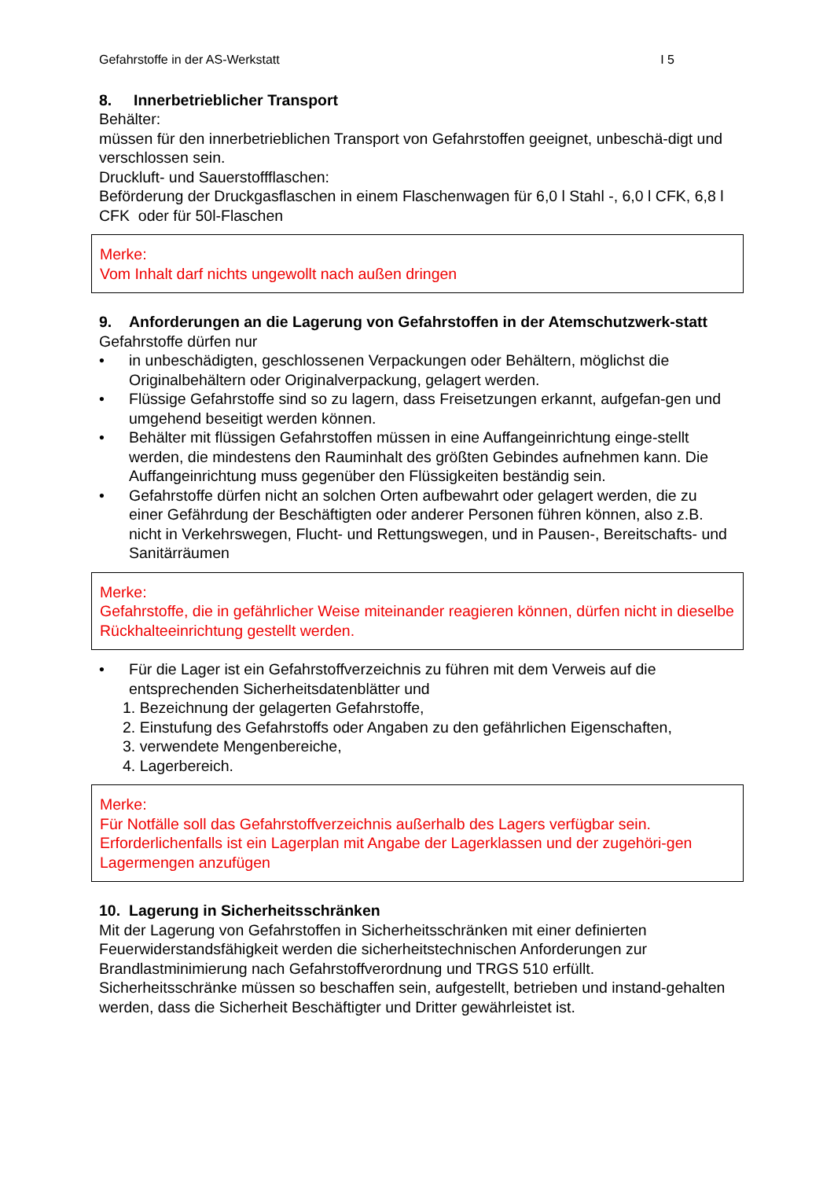Gefahrstoffe in der AS-Werkstatt I 5
8. Innerbetrieblicher Transport
Behälter:
müssen für den innerbetrieblichen Transport von Gefahrstoffen geeignet, unbeschä-digt und verschlossen sein.
Druckluft- und Sauerstoffflaschen:
Beförderung der Druckgasflaschen in einem Flaschenwagen für 6,0 l Stahl -, 6,0 l CFK, 6,8 l CFK oder für 50l-Flaschen
Merke:
Vom Inhalt darf nichts ungewollt nach außen dringen
9. Anforderungen an die Lagerung von Gefahrstoffen in der Atemschutzwerk-statt
Gefahrstoffe dürfen nur
• in unbeschädigten, geschlossenen Verpackungen oder Behältern, möglichst die Originalbehältern oder Originalverpackung, gelagert werden.
• Flüssige Gefahrstoffe sind so zu lagern, dass Freisetzungen erkannt, aufgefan-gen und umgehend beseitigt werden können.
• Behälter mit flüssigen Gefahrstoffen müssen in eine Auffangeinrichtung einge-stellt werden, die mindestens den Rauminhalt des größten Gebindes aufnehmen kann. Die Auffangeinrichtung muss gegenüber den Flüssigkeiten beständig sein.
• Gefahrstoffe dürfen nicht an solchen Orten aufbewahrt oder gelagert werden, die zu einer Gefährdung der Beschäftigten oder anderer Personen führen können, also z.B. nicht in Verkehrswegen, Flucht- und Rettungswegen, und in Pausen-, Bereitschafts- und Sanitärräumen
Merke:
Gefahrstoffe, die in gefährlicher Weise miteinander reagieren können, dürfen nicht in dieselbe Rückhalteeinrichtung gestellt werden.
• Für die Lager ist ein Gefahrstoffverzeichnis zu führen mit dem Verweis auf die entsprechenden Sicherheitsdatenblätter und
1. Bezeichnung der gelagerten Gefahrstoffe,
2. Einstufung des Gefahrstoffs oder Angaben zu den gefährlichen Eigenschaften,
3. verwendete Mengenbereiche,
4. Lagerbereich.
Merke:
Für Notfälle soll das Gefahrstoffverzeichnis außerhalb des Lagers verfügbar sein. Erforderlichenfalls ist ein Lagerplan mit Angabe der Lagerklassen und der zugehöri-gen Lagermengen anzufügen
10. Lagerung in Sicherheitsschränken
Mit der Lagerung von Gefahrstoffen in Sicherheitsschränken mit einer definierten Feuerwiderstandsfähigkeit werden die sicherheitstechnischen Anforderungen zur Brandlastminimierung nach Gefahrstoffverordnung und TRGS 510 erfüllt.
Sicherheitsschränke müssen so beschaffen sein, aufgestellt, betrieben und instand-gehalten werden, dass die Sicherheit Beschäftigter und Dritter gewährleistet ist.